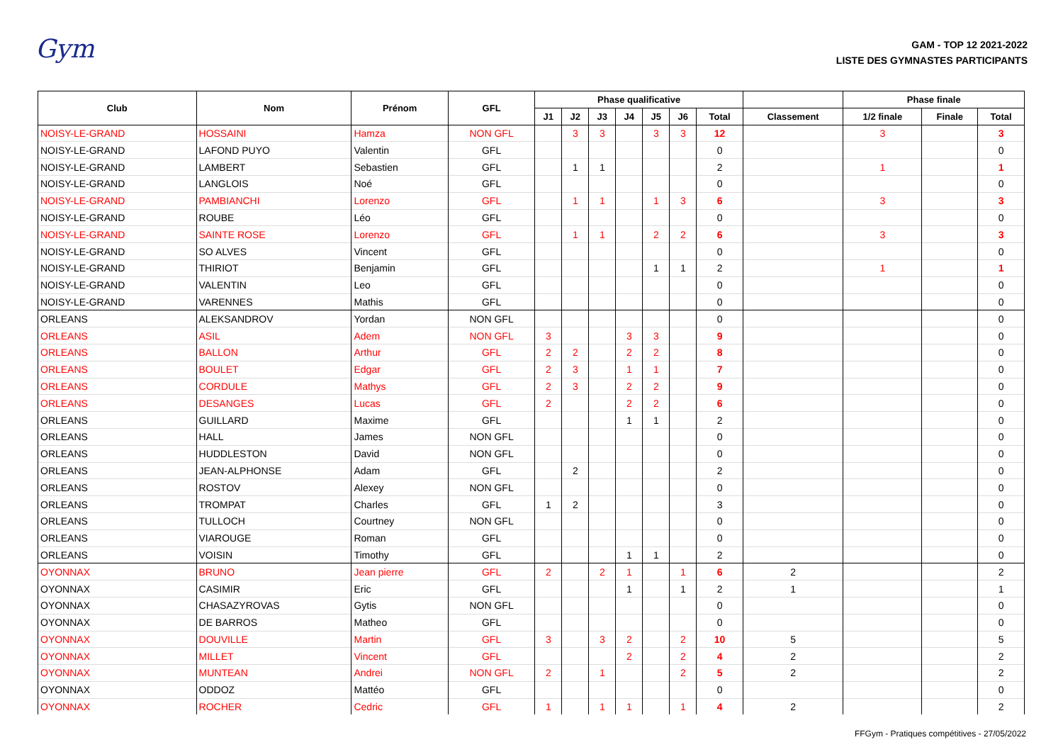Gym
GAM - TOP 12 2021-2022
LISTE DES GYMNASTES PARTICIPANTS
| Club | Nom | Prénom | GFL | Phase qualificative | | | | | | | | Phase finale | | |
| --- | --- | --- | --- | --- | --- | --- | --- | --- | --- | --- | --- | --- | --- | --- |
| | | | | J1 | J2 | J3 | J4 | J5 | J6 | Total | Classement | 1/2 finale | Finale | Total |
| NOISY-LE-GRAND | HOSSAINI | Hamza | NON GFL | | 3 | 3 | | 3 | 3 | 12 | | 3 | | 3 |
| NOISY-LE-GRAND | LAFOND PUYO | Valentin | GFL | | | | | | | 0 | | | | 0 |
| NOISY-LE-GRAND | LAMBERT | Sebastien | GFL | | 1 | 1 | | | | 2 | | 1 | | 1 |
| NOISY-LE-GRAND | LANGLOIS | Noé | GFL | | | | | | | 0 | | | | 0 |
| NOISY-LE-GRAND | PAMBIANCHI | Lorenzo | GFL | | 1 | 1 | | 1 | 3 | 6 | | 3 | | 3 |
| NOISY-LE-GRAND | ROUBE | Léo | GFL | | | | | | | 0 | | | | 0 |
| NOISY-LE-GRAND | SAINTE ROSE | Lorenzo | GFL | | 1 | 1 | | 2 | 2 | 6 | | 3 | | 3 |
| NOISY-LE-GRAND | SO ALVES | Vincent | GFL | | | | | | | 0 | | | | 0 |
| NOISY-LE-GRAND | THIRIOT | Benjamin | GFL | | | | | 1 | 1 | 2 | | 1 | | 1 |
| NOISY-LE-GRAND | VALENTIN | Leo | GFL | | | | | | | 0 | | | | 0 |
| NOISY-LE-GRAND | VARENNES | Mathis | GFL | | | | | | | 0 | | | | 0 |
| ORLEANS | ALEKSANDROV | Yordan | NON GFL | | | | | | | 0 | | | | 0 |
| ORLEANS | ASIL | Adem | NON GFL | 3 | | | 3 | 3 | | 9 | | | | 0 |
| ORLEANS | BALLON | Arthur | GFL | 2 | 2 | | 2 | 2 | | 8 | | | | 0 |
| ORLEANS | BOULET | Edgar | GFL | 2 | 3 | | 1 | 1 | | 7 | | | | 0 |
| ORLEANS | CORDULE | Mathys | GFL | 2 | 3 | | 2 | 2 | | 9 | | | | 0 |
| ORLEANS | DESANGES | Lucas | GFL | 2 | | | 2 | 2 | | 6 | | | | 0 |
| ORLEANS | GUILLARD | Maxime | GFL | | | | 1 | 1 | | 2 | | | | 0 |
| ORLEANS | HALL | James | NON GFL | | | | | | | 0 | | | | 0 |
| ORLEANS | HUDDLESTON | David | NON GFL | | | | | | | 0 | | | | 0 |
| ORLEANS | JEAN-ALPHONSE | Adam | GFL | | 2 | | | | | 2 | | | | 0 |
| ORLEANS | ROSTOV | Alexey | NON GFL | | | | | | | 0 | | | | 0 |
| ORLEANS | TROMPAT | Charles | GFL | 1 | 2 | | | | | 3 | | | | 0 |
| ORLEANS | TULLOCH | Courtney | NON GFL | | | | | | | 0 | | | | 0 |
| ORLEANS | VIAROUGE | Roman | GFL | | | | | | | 0 | | | | 0 |
| ORLEANS | VOISIN | Timothy | GFL | | | | 1 | 1 | | 2 | | | | 0 |
| OYONNAX | BRUNO | Jean pierre | GFL | 2 | | 2 | 1 | | 1 | 6 | 2 | | | 2 |
| OYONNAX | CASIMIR | Eric | GFL | | | | 1 | | 1 | 2 | 1 | | | 1 |
| OYONNAX | CHASAZYROVAS | Gytis | NON GFL | | | | | | | 0 | | | | 0 |
| OYONNAX | DE BARROS | Matheo | GFL | | | | | | | 0 | | | | 0 |
| OYONNAX | DOUVILLE | Martin | GFL | 3 | | 3 | 2 | | 2 | 10 | 5 | | | 5 |
| OYONNAX | MILLET | Vincent | GFL | | | | 2 | | 2 | 4 | 2 | | | 2 |
| OYONNAX | MUNTEAN | Andrei | NON GFL | 2 | | 1 | | | 2 | 5 | 2 | | | 2 |
| OYONNAX | ODDOZ | Mattéo | GFL | | | | | | | 0 | | | | 0 |
| OYONNAX | ROCHER | Cedric | GFL | 1 | | 1 | 1 | | 1 | 4 | 2 | | | 2 |
FFGym - Pratiques compétitives - 27/05/2022